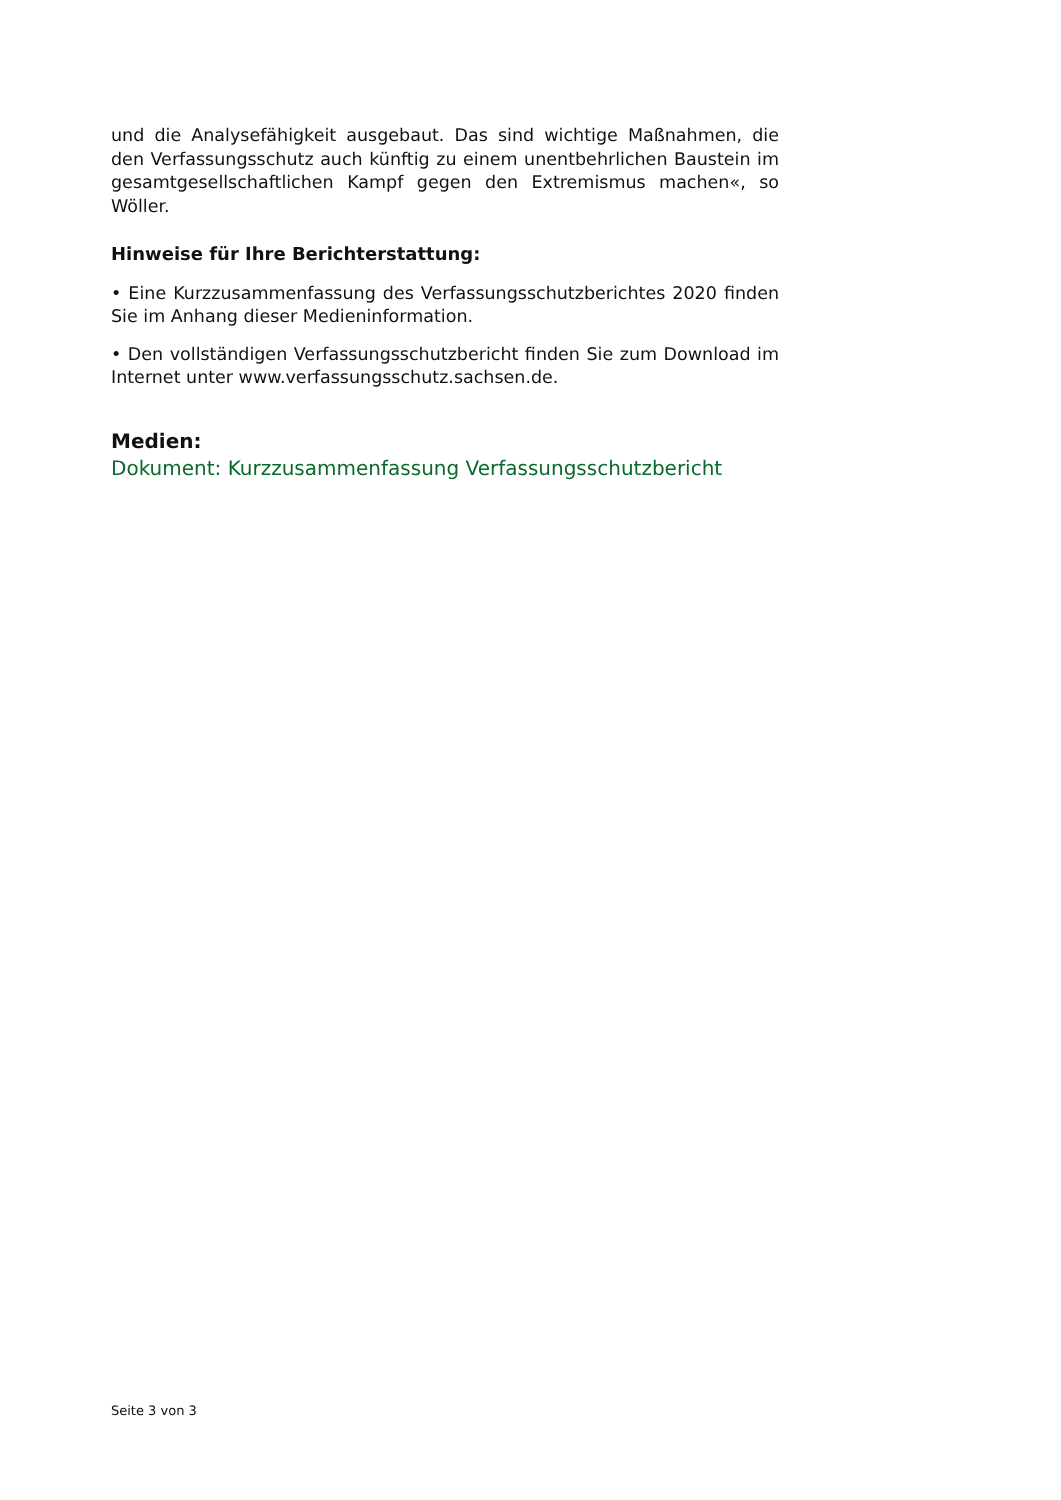und die Analysefähigkeit ausgebaut. Das sind wichtige Maßnahmen, die den Verfassungsschutz auch künftig zu einem unentbehrlichen Baustein im gesamtgesellschaftlichen Kampf gegen den Extremismus machen«, so Wöller.
Hinweise für Ihre Berichterstattung:
• Eine Kurzzusammenfassung des Verfassungsschutzberichtes 2020 finden Sie im Anhang dieser Medieninformation.
• Den vollständigen Verfassungsschutzbericht finden Sie zum Download im Internet unter www.verfassungsschutz.sachsen.de.
Medien:
Dokument: Kurzzusammenfassung Verfassungsschutzbericht
Seite 3 von 3